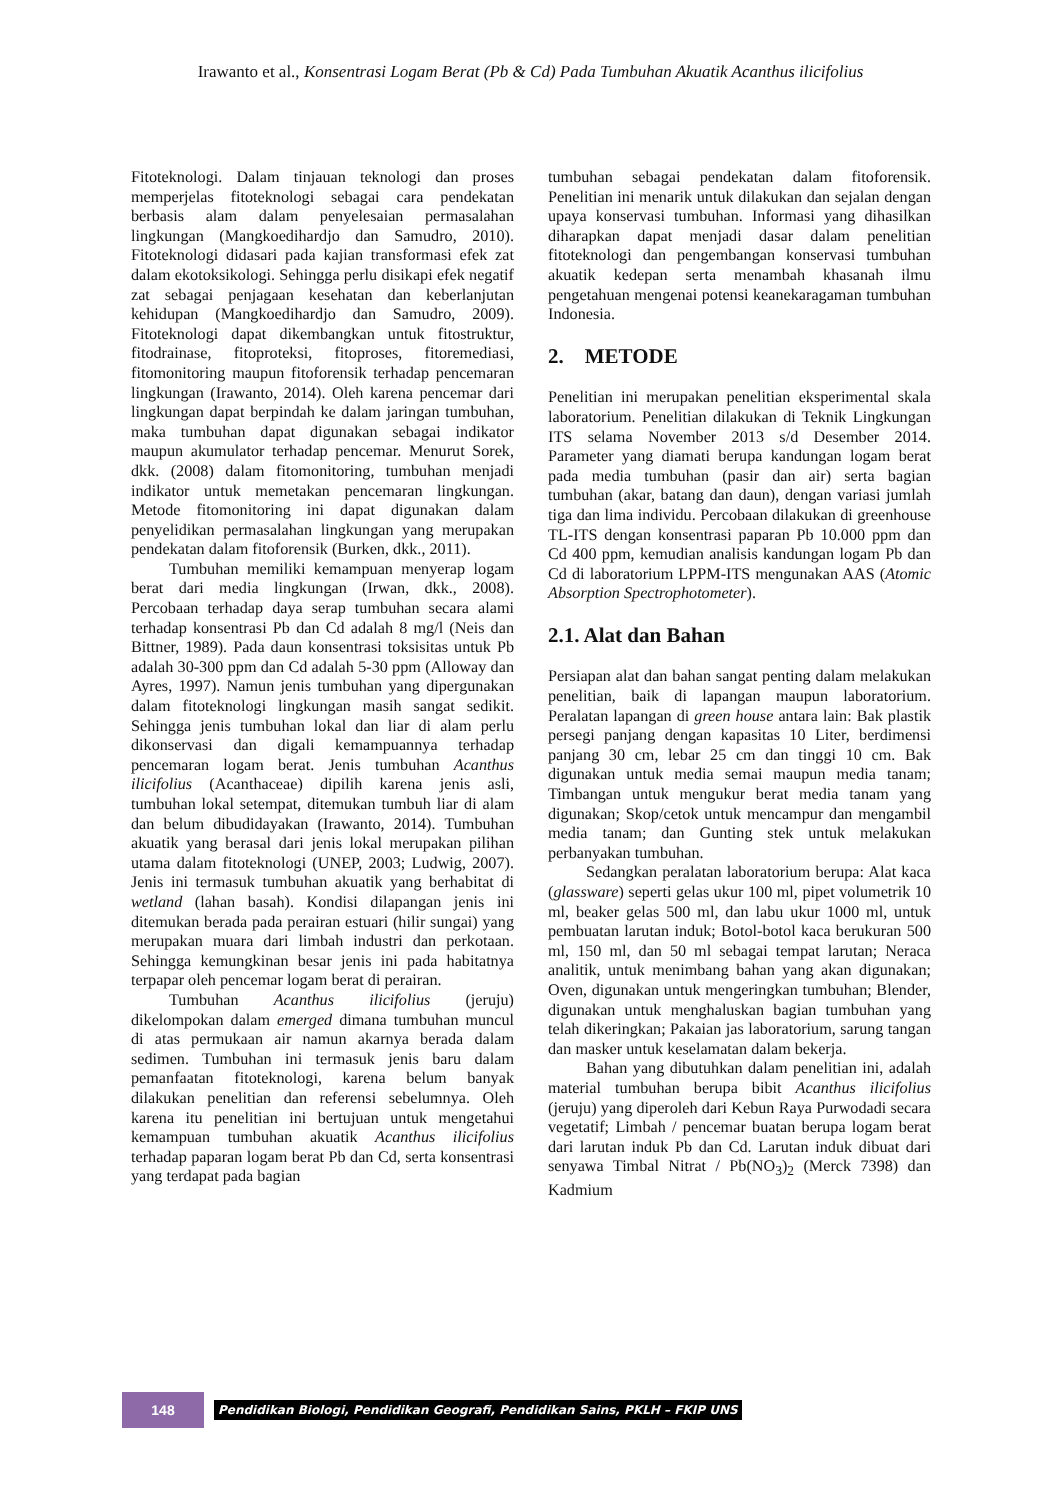Irawanto et al., Konsentrasi Logam Berat (Pb & Cd) Pada Tumbuhan Akuatik Acanthus ilicifolius
Fitoteknologi. Dalam tinjauan teknologi dan proses memperjelas fitoteknologi sebagai cara pendekatan berbasis alam dalam penyelesaian permasalahan lingkungan (Mangkoedihardjo dan Samudro, 2010). Fitoteknologi didasari pada kajian transformasi efek zat dalam ekotoksikologi. Sehingga perlu disikapi efek negatif zat sebagai penjagaan kesehatan dan keberlanjutan kehidupan (Mangkoedihardjo dan Samudro, 2009). Fitoteknologi dapat dikembangkan untuk fitostruktur, fitodrainase, fitoproteksi, fitoproses, fitoremediasi, fitomonitoring maupun fitoforensik terhadap pencemaran lingkungan (Irawanto, 2014). Oleh karena pencemar dari lingkungan dapat berpindah ke dalam jaringan tumbuhan, maka tumbuhan dapat digunakan sebagai indikator maupun akumulator terhadap pencemar. Menurut Sorek, dkk. (2008) dalam fitomonitoring, tumbuhan menjadi indikator untuk memetakan pencemaran lingkungan. Metode fitomonitoring ini dapat digunakan dalam penyelidikan permasalahan lingkungan yang merupakan pendekatan dalam fitoforensik (Burken, dkk., 2011).
Tumbuhan memiliki kemampuan menyerap logam berat dari media lingkungan (Irwan, dkk., 2008). Percobaan terhadap daya serap tumbuhan secara alami terhadap konsentrasi Pb dan Cd adalah 8 mg/l (Neis dan Bittner, 1989). Pada daun konsentrasi toksisitas untuk Pb adalah 30-300 ppm dan Cd adalah 5-30 ppm (Alloway dan Ayres, 1997). Namun jenis tumbuhan yang dipergunakan dalam fitoteknologi lingkungan masih sangat sedikit. Sehingga jenis tumbuhan lokal dan liar di alam perlu dikonservasi dan digali kemampuannya terhadap pencemaran logam berat. Jenis tumbuhan Acanthus ilicifolius (Acanthaceae) dipilih karena jenis asli, tumbuhan lokal setempat, ditemukan tumbuh liar di alam dan belum dibudidayakan (Irawanto, 2014). Tumbuhan akuatik yang berasal dari jenis lokal merupakan pilihan utama dalam fitoteknologi (UNEP, 2003; Ludwig, 2007). Jenis ini termasuk tumbuhan akuatik yang berhabitat di wetland (lahan basah). Kondisi dilapangan jenis ini ditemukan berada pada perairan estuari (hilir sungai) yang merupakan muara dari limbah industri dan perkotaan. Sehingga kemungkinan besar jenis ini pada habitatnya terpapar oleh pencemar logam berat di perairan.
Tumbuhan Acanthus ilicifolius (jeruju) dikelompokan dalam emerged dimana tumbuhan muncul di atas permukaan air namun akarnya berada dalam sedimen. Tumbuhan ini termasuk jenis baru dalam pemanfaatan fitoteknologi, karena belum banyak dilakukan penelitian dan referensi sebelumnya. Oleh karena itu penelitian ini bertujuan untuk mengetahui kemampuan tumbuhan akuatik Acanthus ilicifolius terhadap paparan logam berat Pb dan Cd, serta konsentrasi yang terdapat pada bagian
tumbuhan sebagai pendekatan dalam fitoforensik. Penelitian ini menarik untuk dilakukan dan sejalan dengan upaya konservasi tumbuhan. Informasi yang dihasilkan diharapkan dapat menjadi dasar dalam penelitian fitoteknologi dan pengembangan konservasi tumbuhan akuatik kedepan serta menambah khasanah ilmu pengetahuan mengenai potensi keanekaragaman tumbuhan Indonesia.
2. METODE
Penelitian ini merupakan penelitian eksperimental skala laboratorium. Penelitian dilakukan di Teknik Lingkungan ITS selama November 2013 s/d Desember 2014. Parameter yang diamati berupa kandungan logam berat pada media tumbuhan (pasir dan air) serta bagian tumbuhan (akar, batang dan daun), dengan variasi jumlah tiga dan lima individu. Percobaan dilakukan di greenhouse TL-ITS dengan konsentrasi paparan Pb 10.000 ppm dan Cd 400 ppm, kemudian analisis kandungan logam Pb dan Cd di laboratorium LPPM-ITS mengunakan AAS (Atomic Absorption Spectrophotometer).
2.1. Alat dan Bahan
Persiapan alat dan bahan sangat penting dalam melakukan penelitian, baik di lapangan maupun laboratorium. Peralatan lapangan di green house antara lain: Bak plastik persegi panjang dengan kapasitas 10 Liter, berdimensi panjang 30 cm, lebar 25 cm dan tinggi 10 cm. Bak digunakan untuk media semai maupun media tanam; Timbangan untuk mengukur berat media tanam yang digunakan; Skop/cetok untuk mencampur dan mengambil media tanam; dan Gunting stek untuk melakukan perbanyakan tumbuhan.
Sedangkan peralatan laboratorium berupa: Alat kaca (glassware) seperti gelas ukur 100 ml, pipet volumetrik 10 ml, beaker gelas 500 ml, dan labu ukur 1000 ml, untuk pembuatan larutan induk; Botol-botol kaca berukuran 500 ml, 150 ml, dan 50 ml sebagai tempat larutan; Neraca analitik, untuk menimbang bahan yang akan digunakan; Oven, digunakan untuk mengeringkan tumbuhan; Blender, digunakan untuk menghaluskan bagian tumbuhan yang telah dikeringkan; Pakaian jas laboratorium, sarung tangan dan masker untuk keselamatan dalam bekerja.
Bahan yang dibutuhkan dalam penelitian ini, adalah material tumbuhan berupa bibit Acanthus ilicifolius (jeruju) yang diperoleh dari Kebun Raya Purwodadi secara vegetatif; Limbah / pencemar buatan berupa logam berat dari larutan induk Pb dan Cd. Larutan induk dibuat dari senyawa Timbal Nitrat / Pb(NO<sub>3</sub>)<sub>2</sub> (Merck 7398) dan Kadmium
148
Pendidikan Biologi, Pendidikan Geografi, Pendidikan Sains, PKLH – FKIP UNS